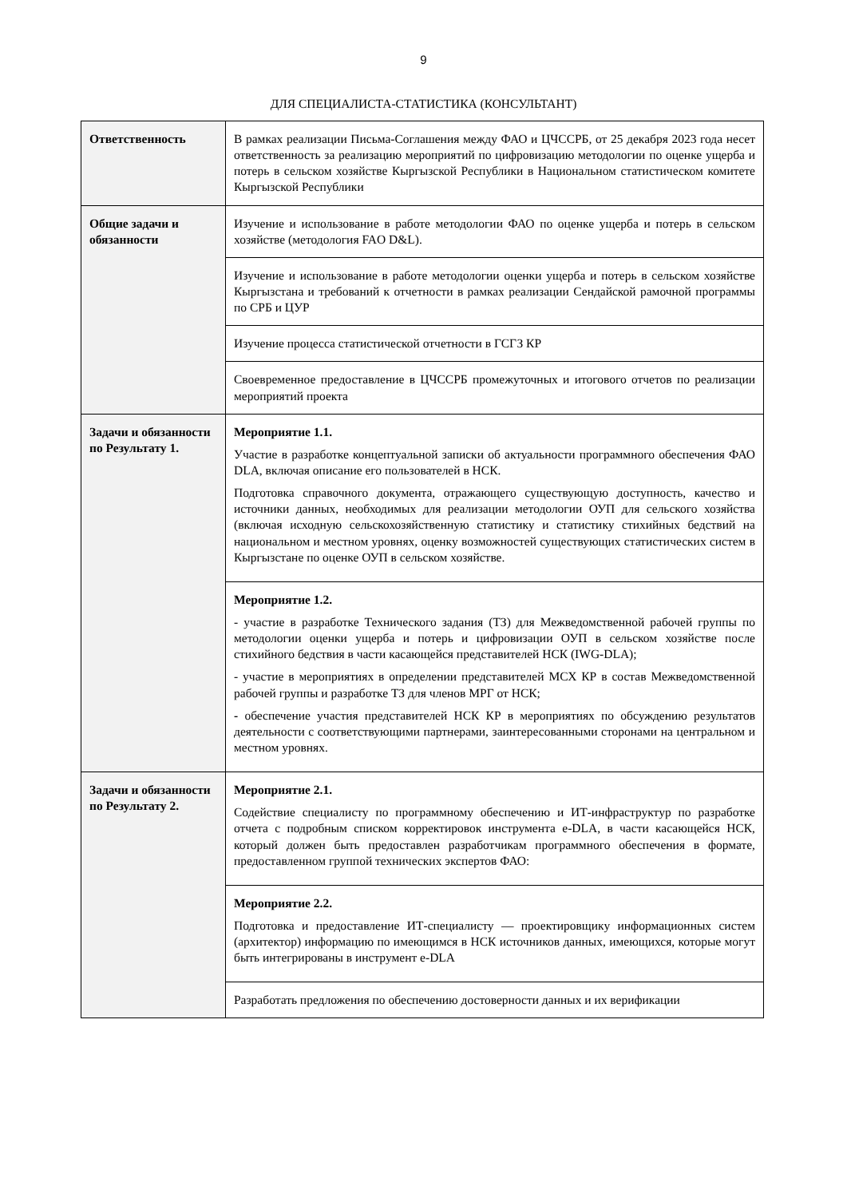9
ДЛЯ СПЕЦИАЛИСТА-СТАТИСТИКА (КОНСУЛЬТАНТ)
| Ответственность | В рамках реализации Письма-Соглашения между ФАО и ЦЧССРБ, от 25 декабря 2023 года несет ответственность за реализацию мероприятий по цифровизацию методологии по оценке ущерба и потерь в сельском хозяйстве Кыргызской Республики в Национальном статистическом комитете Кыргызской Республики |
| Общие задачи и обязанности | Изучение и использование в работе методологии ФАО по оценке ущерба и потерь в сельском хозяйстве (методология FAO D&L). |
| | Изучение и использование в работе методологии оценки ущерба и потерь в сельском хозяйстве Кыргызстана и требований к отчетности в рамках реализации Сендайской рамочной программы по СРБ и ЦУР |
| | Изучение процесса статистической отчетности в ГСГЗ КР |
| | Своевременное предоставление в ЦЧССРБ промежуточных и итогового отчетов по реализации мероприятий проекта |
| Задачи и обязанности по Результату 1. | Мероприятие 1.1. Участие в разработке концептуальной записки об актуальности программного обеспечения ФАО DLA, включая описание его пользователей в НСК. Подготовка справочного документа, отражающего существующую доступность, качество и источники данных, необходимых для реализации методологии ОУП для сельского хозяйства (включая исходную сельскохозяйственную статистику и статистику стихийных бедствий на национальном и местном уровнях, оценку возможностей существующих статистических систем в Кыргызстане по оценке ОУП в сельском хозяйстве. |
| | Мероприятие 1.2. - участие в разработке Технического задания (ТЗ) для Межведомственной рабочей группы по методологии оценки ущерба и потерь и цифровизации ОУП в сельском хозяйстве после стихийного бедствия в части касающейся представителей НСК (IWG-DLA); - участие в мероприятиях в определении представителей МСХ КР в состав Межведомственной рабочей группы и разработке ТЗ для членов МРГ от НСК; - обеспечение участия представителей НСК КР в мероприятиях по обсуждению результатов деятельности с соответствующими партнерами, заинтересованными сторонами на центральном и местном уровнях. |
| Задачи и обязанности по Результату 2. | Мероприятие 2.1. Содействие специалисту по программному обеспечению и ИТ-инфраструктур по разработке отчета с подробным списком корректировок инструмента e-DLA, в части касающейся НСК, который должен быть предоставлен разработчикам программного обеспечения в формате, предоставленном группой технических экспертов ФАО: |
| | Мероприятие 2.2. Подготовка и предоставление ИТ-специалисту — проектировщику информационных систем (архитектор) информацию по имеющимся в НСК источников данных, имеющихся, которые могут быть интегрированы в инструмент e-DLA |
| | Разработать предложения по обеспечению достоверности данных и их верификации |